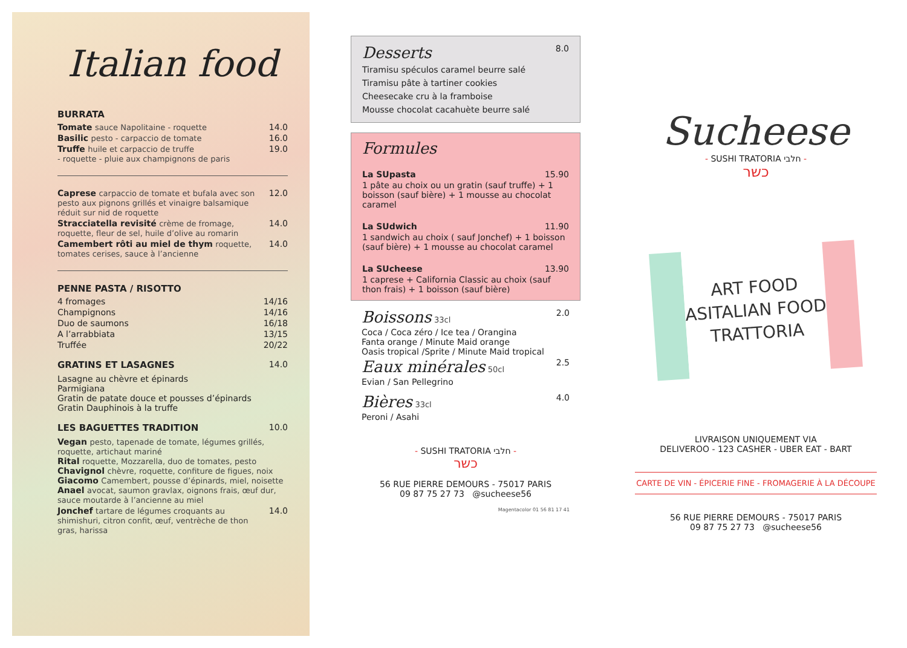Italian food
BURRATA
Tomate sauce Napolitaine - roquette 14.0
Basilic pesto - carpaccio de tomate 16.0
Truffe huile et carpaccio de truffe
- roquette - pluie aux champignons de paris 19.0
Caprese carpaccio de tomate et bufala avec son pesto aux pignons grillés et vinaigre balsamique réduit sur nid de roquette 12.0
Stracciatella revisité crème de fromage, roquette, fleur de sel, huile d’olive au romarin 14.0
Camembert rôti au miel de thym roquette, tomates cerises, sauce à l’ancienne 14.0
PENNE PASTA / RISOTTO
4 fromages 14/16
Champignons 14/16
Duo de saumons 16/18
A l’arrabbiata 13/15
Truffée 20/22
GRATINS ET LASAGNES 14.0
Lasagne au chèvre et épinards
Parmigiana
Gratin de patate douce et pousses d’épinards
Gratin Dauphinois à la truffe
LES BAGUETTES TRADITION 10.0
Vegan pesto, tapenade de tomate, légumes grillés, roquette, artichaut mariné
Rital roquette, Mozzarella, duo de tomates, pesto
Chavignol chèvre, roquette, confiture de figues, noix
Giacomo Camembert, pousse d’épinards, miel, noisette
Anael avocat, saumon gravlax, oignons frais, œuf dur, sauce moutarde à l’ancienne au miel
Jonchef tartare de légumes croquants au shimishuri, citron confit, œuf, ventrèche de thon gras, harissa 14.0
Desserts 8.0
Tiramisu spéculos caramel beurre salé
Tiramisu pâte à tartiner cookies
Cheesecake cru à la framboise
Mousse chocolat cacahuète beurre salé
Formules
La SUpasta 15.90
1 pâte au choix ou un gratin (sauf truffe) + 1 boisson (sauf bière) + 1 mousse au chocolat caramel
La SUdwich 11.90
1 sandwich au choix ( sauf Jonchef) + 1 boisson (sauf bière) + 1 mousse au chocolat caramel
La SUcheese 13.90
1 caprese + California Classic au choix (sauf thon frais) + 1 boisson (sauf bière)
Boissons 33cl 2.0
Coca / Coca zéro / Ice tea / Orangina
Fanta orange / Minute Maid orange
Oasis tropical /Sprite / Minute Maid tropical
Eaux minérales 50cl 2.5
Evian / San Pellegrino
Bières 33cl 4.0
Peroni / Asahi
- SUSHI TRATORIA חלבי -
כשר
56 RUE PIERRE DEMOURS - 75017 PARIS
09 87 75 27 73 @sucheese56
Magentacolor 01 56 81 17 41
Sucheese
- SUSHI TRATORIA חלבי -
כשר
ART FOOD
ASITALIAN FOOD
TRATTORIA
LIVRAISON UNIQUEMENT VIA
DELIVEROO - 123 CASHER - UBER EAT - BART
CARTE DE VIN - ÉPICERIE FINE - FROMAGERIE À LA DÉCOUPE
56 RUE PIERRE DEMOURS - 75017 PARIS
09 87 75 27 73 @sucheese56